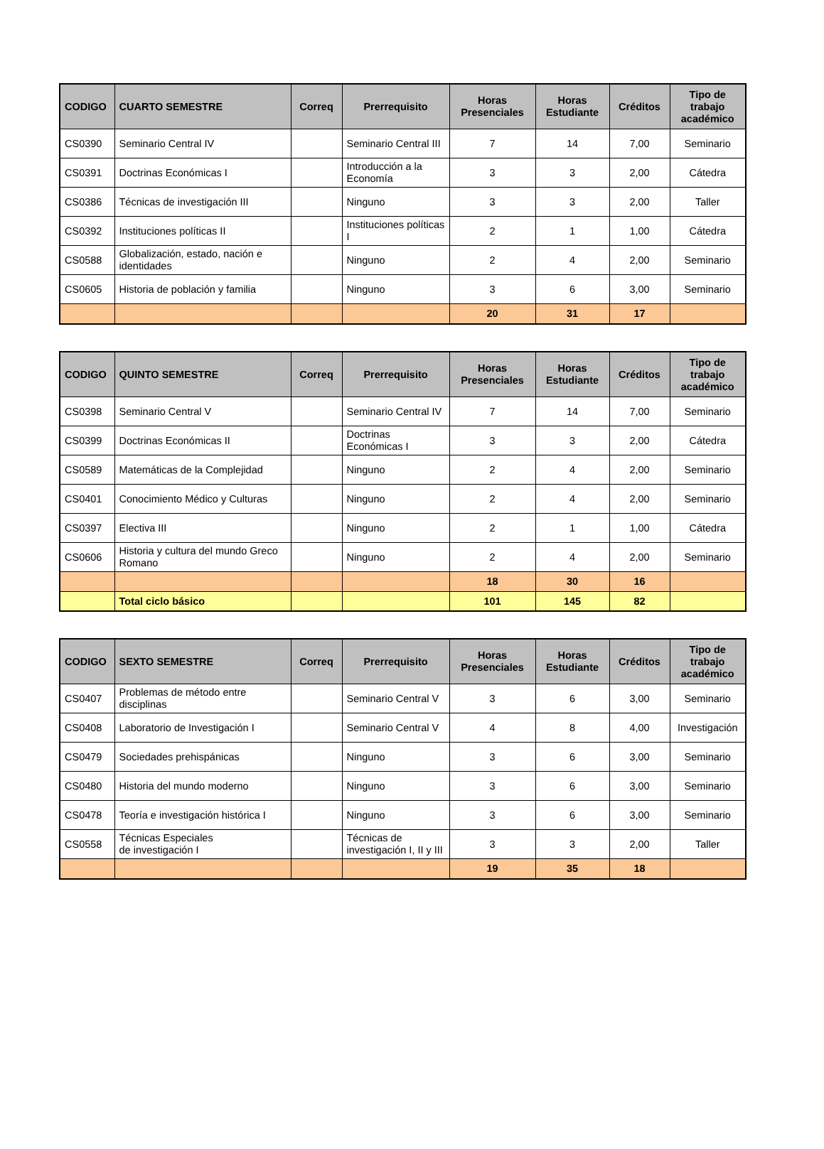| CODIGO | CUARTO SEMESTRE | Correq | Prerrequisito | Horas Presenciales | Horas Estudiante | Créditos | Tipo de trabajo académico |
| --- | --- | --- | --- | --- | --- | --- | --- |
| CS0390 | Seminario Central IV | | Seminario Central III | 7 | 14 | 7,00 | Seminario |
| CS0391 | Doctrinas Económicas I | | Introducción a la Economía | 3 | 3 | 2,00 | Cátedra |
| CS0386 | Técnicas de investigación III | | Ninguno | 3 | 3 | 2,00 | Taller |
| CS0392 | Instituciones políticas II | | Instituciones políticas I | 2 | 1 | 1,00 | Cátedra |
| CS0588 | Globalización, estado, nación e identidades | | Ninguno | 2 | 4 | 2,00 | Seminario |
| CS0605 | Historia de población y familia | | Ninguno | 3 | 6 | 3,00 | Seminario |
| | | | | 20 | 31 | 17 | |
| CODIGO | QUINTO SEMESTRE | Correq | Prerrequisito | Horas Presenciales | Horas Estudiante | Créditos | Tipo de trabajo académico |
| --- | --- | --- | --- | --- | --- | --- | --- |
| CS0398 | Seminario Central V | | Seminario Central IV | 7 | 14 | 7,00 | Seminario |
| CS0399 | Doctrinas Económicas II | | Doctrinas Económicas I | 3 | 3 | 2,00 | Cátedra |
| CS0589 | Matemáticas de la Complejidad | | Ninguno | 2 | 4 | 2,00 | Seminario |
| CS0401 | Conocimiento Médico y Culturas | | Ninguno | 2 | 4 | 2,00 | Seminario |
| CS0397 | Electiva III | | Ninguno | 2 | 1 | 1,00 | Cátedra |
| CS0606 | Historia y cultura del mundo Greco Romano | | Ninguno | 2 | 4 | 2,00 | Seminario |
| | | | | 18 | 30 | 16 | |
| | Total ciclo básico | | | 101 | 145 | 82 | |
| CODIGO | SEXTO SEMESTRE | Correq | Prerrequisito | Horas Presenciales | Horas Estudiante | Créditos | Tipo de trabajo académico |
| --- | --- | --- | --- | --- | --- | --- | --- |
| CS0407 | Problemas de método entre disciplinas | | Seminario Central V | 3 | 6 | 3,00 | Seminario |
| CS0408 | Laboratorio de Investigación I | | Seminario Central V | 4 | 8 | 4,00 | Investigación |
| CS0479 | Sociedades prehispánicas | | Ninguno | 3 | 6 | 3,00 | Seminario |
| CS0480 | Historia del mundo moderno | | Ninguno | 3 | 6 | 3,00 | Seminario |
| CS0478 | Teoría e investigación histórica I | | Ninguno | 3 | 6 | 3,00 | Seminario |
| CS0558 | Técnicas Especiales de investigación I | | Técnicas de investigación I, II y III | 3 | 3 | 2,00 | Taller |
| | | | | 19 | 35 | 18 | |